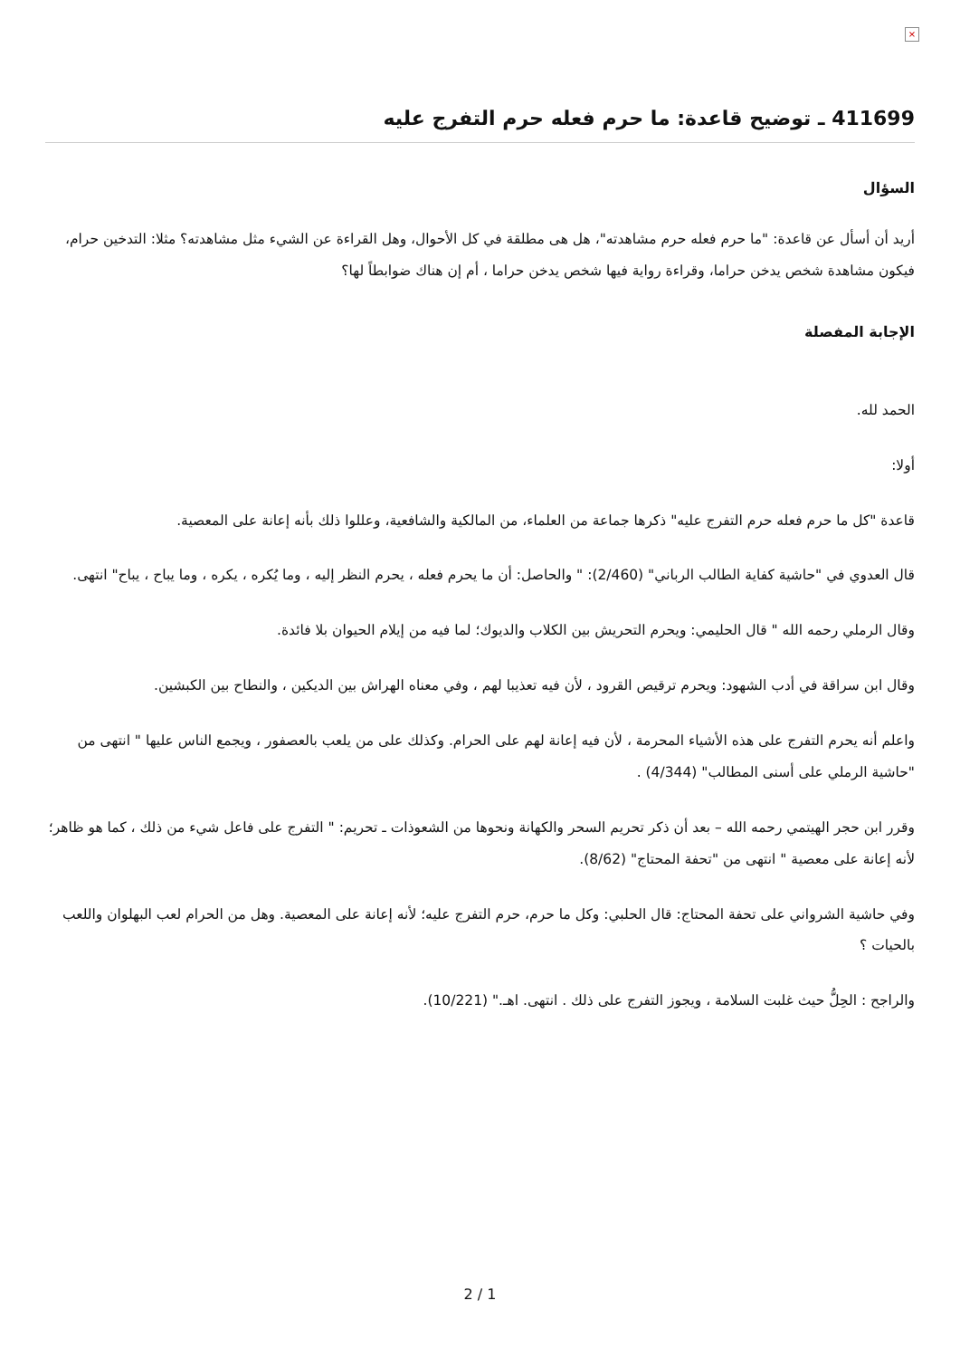×
411699 ـ توضيح قاعدة: ما حرم فعله حرم التفرج عليه
السؤال
أريد أن أسأل عن قاعدة: "ما حرم فعله حرم مشاهدته"، هل هى مطلقة في كل الأحوال، وهل القراءة عن الشيء مثل مشاهدته؟ مثلا: التدخين حرام، فيكون مشاهدة شخص يدخن حراما، وقراءة رواية فيها شخص يدخن حراما ، أم إن هناك ضوابطاً لها؟
الإجابة المفصلة
الحمد لله.
أولا:
قاعدة "كل ما حرم فعله حرم التفرج عليه" ذكرها جماعة من العلماء، من المالكية والشافعية، وعللوا ذلك بأنه إعانة على المعصية.
قال العدوي في "حاشية كفاية الطالب الرباني" (2/460): " والحاصل: أن ما يحرم فعله ، يحرم النظر إليه ، وما يُكره ، يكره ، وما يباح ، يباح" انتهى.
وقال الرملي رحمه الله " قال الحليمي: ويحرم التحريش بين الكلاب والديوك؛ لما فيه من إيلام الحيوان بلا فائدة.
وقال ابن سراقة في أدب الشهود: ويحرم ترقيص القرود ، لأن فيه تعذيبا لهم ، وفي معناه الهراش بين الديكين ، والنطاح بين الكبشين.
واعلم أنه يحرم التفرج على هذه الأشياء المحرمة ، لأن فيه إعانة لهم على الحرام. وكذلك على من يلعب بالعصفور ، ويجمع الناس عليها " انتهى من "حاشية الرملي على أسنى المطالب" (4/344) .
وقرر ابن حجر الهيتمي رحمه الله – بعد أن ذكر تحريم السحر والكهانة ونحوها من الشعوذات ـ تحريم: " التفرج على فاعل شيء من ذلك ، كما هو ظاهر؛ لأنه إعانة على معصية " انتهى من "تحفة المحتاج" (8/62).
وفي حاشية الشرواني على تحفة المحتاج: قال الحلبي: وكل ما حرم، حرم التفرج عليه؛ لأنه إعانة على المعصية. وهل من الحرام لعب البهلوان واللعب بالحيات ؟
والراجح : الحِلُّ حيث غلبت السلامة ، ويجوز التفرج على ذلك . انتهى. اهـ." (10/221).
2 / 1